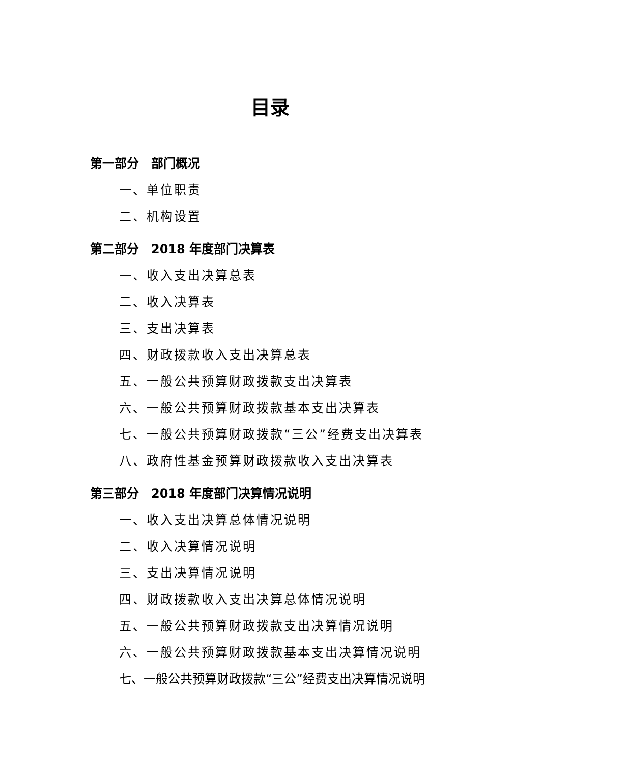目录
第一部分　部门概况
一、单位职责
二、机构设置
第二部分　2018 年度部门决算表
一、收入支出决算总表
二、收入决算表
三、支出决算表
四、财政拨款收入支出决算总表
五、一般公共预算财政拨款支出决算表
六、一般公共预算财政拨款基本支出决算表
七、一般公共预算财政拨款“三公”经费支出决算表
八、政府性基金预算财政拨款收入支出决算表
第三部分　2018 年度部门决算情况说明
一、收入支出决算总体情况说明
二、收入决算情况说明
三、支出决算情况说明
四、财政拨款收入支出决算总体情况说明
五、一般公共预算财政拨款支出决算情况说明
六、一般公共预算财政拨款基本支出决算情况说明
七、一般公共预算财政拨款“三公”经费支出决算情况说明